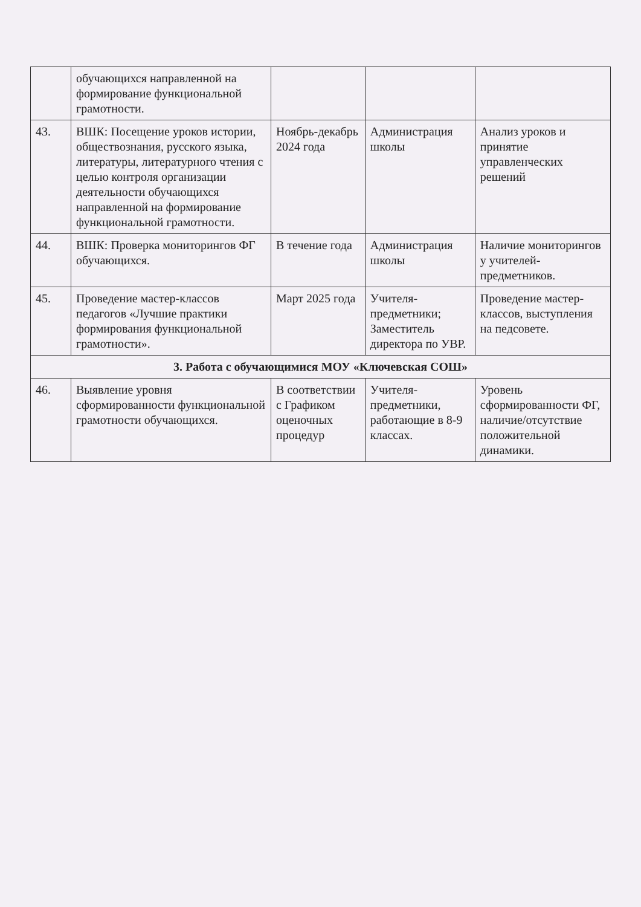| | обучающихся направленной на формирование функциональной грамотности. | | | |
| 43. | ВШК: Посещение уроков истории, обществознания, русского языка, литературы, литературного чтения с целью контроля организации деятельности обучающихся направленной на формирование функциональной грамотности. | Ноябрь-декабрь 2024 года | Администрация школы | Анализ уроков и принятие управленческих решений |
| 44. | ВШК: Проверка мониторингов ФГ обучающихся. | В течение года | Администрация школы | Наличие мониторингов у учителей-предметников. |
| 45. | Проведение мастер-классов педагогов «Лучшие практики формирования функциональной грамотности». | Март 2025 года | Учителя-предметники; Заместитель директора по УВР. | Проведение мастер-классов, выступления на педсовете. |
| 3. Работа с обучающимися МОУ «Ключевская СОШ» | | | | |
| 46. | Выявление уровня сформированности функциональной грамотности обучающихся. | В соответствии с Графиком оценочных процедур | Учителя-предметники, работающие в 8-9 классах. | Уровень сформированности ФГ, наличие/отсутствие положительной динамики. |